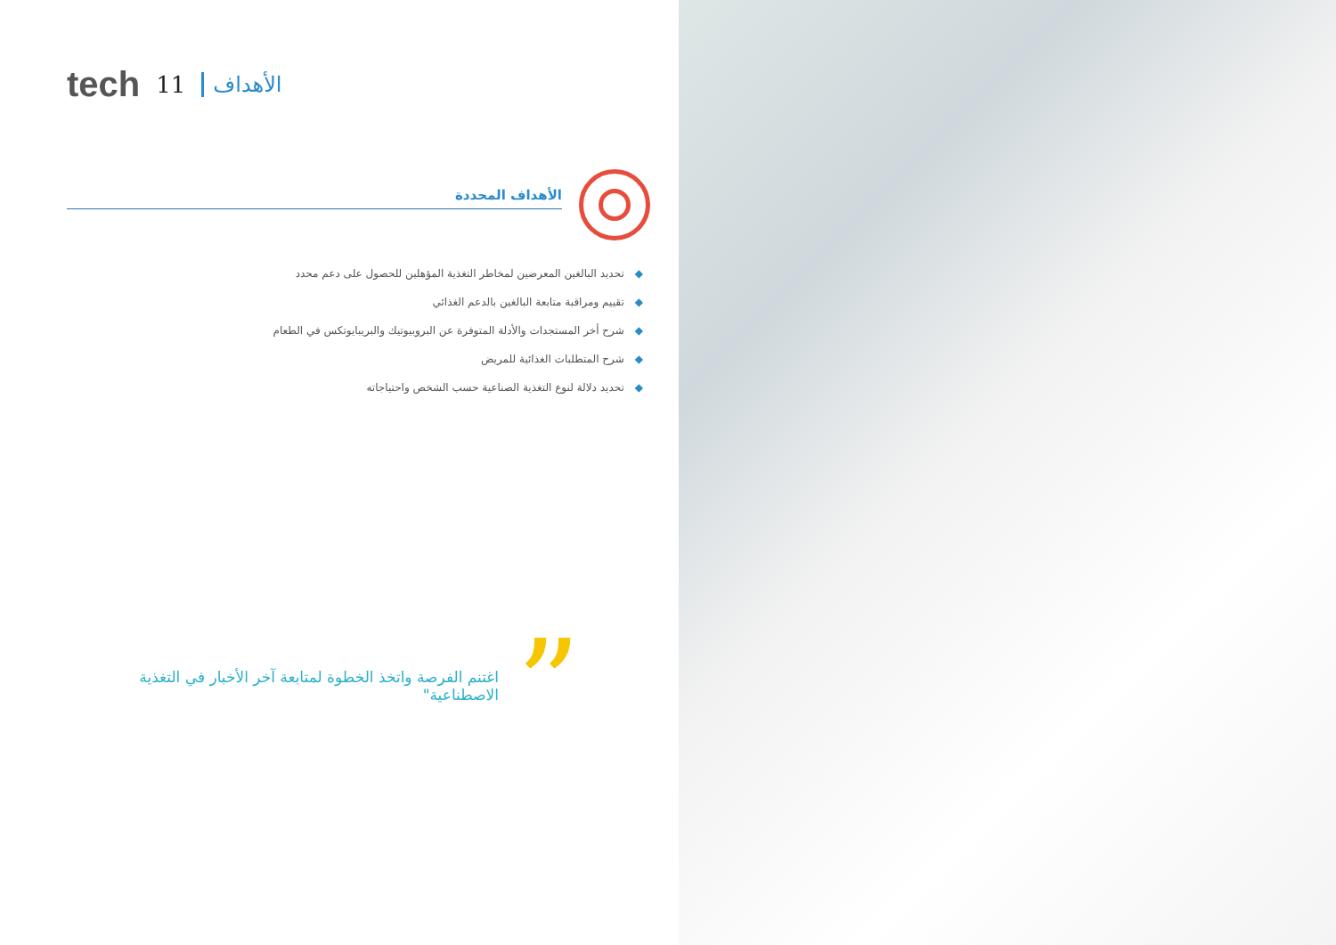tech 11 الأهداف
الأهداف المحددة
◆تحديد البالغين المعرضين لمخاطر التغذية المؤهلين للحصول على دعم محدد
◆تقييم ومراقبة متابعة البالغين بالدعم الغذائي
◆شرح أخر المستجدات والأدلة المتوفرة عن البروبيوتيك والبريبايوتكس في الطعام
◆شرح المتطلبات الغذائية للمريض
◆تحديد دلالة لنوع التغذية الصناعية حسب الشخص واحتياجاته
”
اغتنم الفرصة واتخذ الخطوة لمتابعة آخر الأخبار في التغذية الاصطناعية"